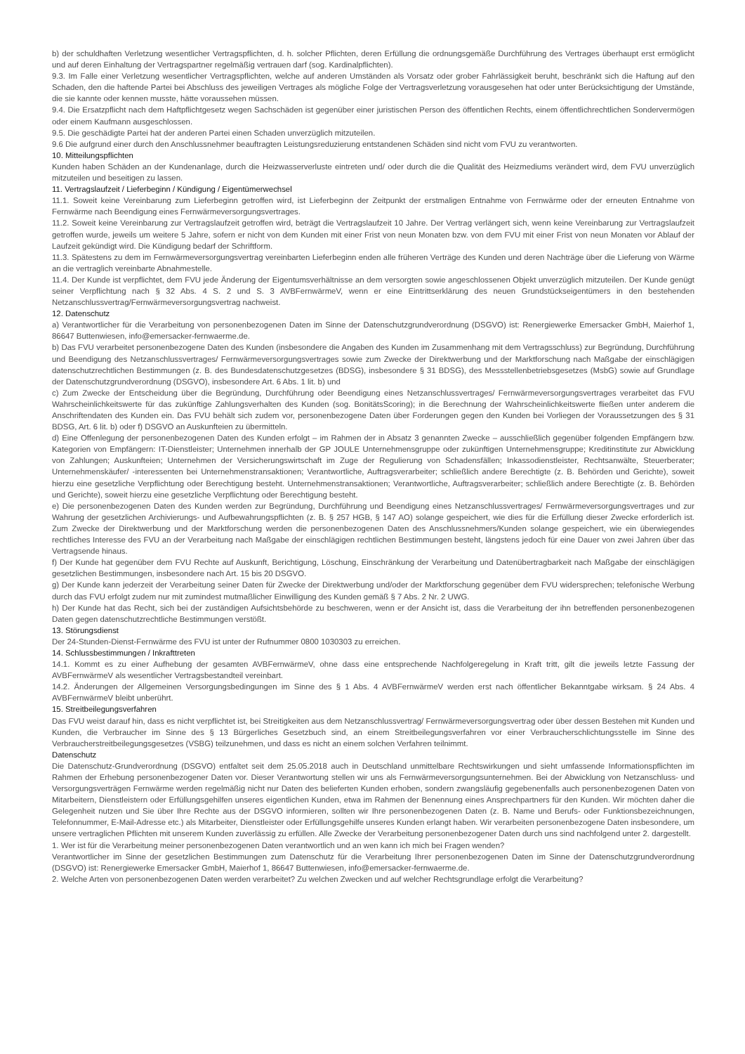b) der schuldhaften Verletzung wesentlicher Vertragspflichten, d. h. solcher Pflichten, deren Erfüllung die ordnungsgemäße Durchführung des Vertrages überhaupt erst ermöglicht und auf deren Einhaltung der Vertragspartner regelmäßig vertrauen darf (sog. Kardinalpflichten).
9.3. Im Falle einer Verletzung wesentlicher Vertragspflichten, welche auf anderen Umständen als Vorsatz oder grober Fahrlässigkeit beruht, beschränkt sich die Haftung auf den Schaden, den die haftende Partei bei Abschluss des jeweiligen Vertrages als mögliche Folge der Vertragsverletzung vorausgesehen hat oder unter Berücksichtigung der Umstände, die sie kannte oder kennen musste, hätte voraussehen müssen.
9.4. Die Ersatzpflicht nach dem Haftpflichtgesetz wegen Sachschäden ist gegenüber einer juristischen Person des öffentlichen Rechts, einem öffentlichrechtlichen Sondervermögen oder einem Kaufmann ausgeschlossen.
9.5. Die geschädigte Partei hat der anderen Partei einen Schaden unverzüglich mitzuteilen.
9.6 Die aufgrund einer durch den Anschlussnehmer beauftragten Leistungsreduzierung entstandenen Schäden sind nicht vom FVU zu verantworten.
10. Mitteilungspflichten
Kunden haben Schäden an der Kundenanlage, durch die Heizwasserverluste eintreten und/ oder durch die die Qualität des Heizmediums verändert wird, dem FVU unverzüglich mitzuteilen und beseitigen zu lassen.
11. Vertragslaufzeit / Lieferbeginn / Kündigung / Eigentümerwechsel
11.1. Soweit keine Vereinbarung zum Lieferbeginn getroffen wird, ist Lieferbeginn der Zeitpunkt der erstmaligen Entnahme von Fernwärme oder der erneuten Entnahme von Fernwärme nach Beendigung eines Fernwärmeversorgungsvertrages.
11.2. Soweit keine Vereinbarung zur Vertragslaufzeit getroffen wird, beträgt die Vertragslaufzeit 10 Jahre. Der Vertrag verlängert sich, wenn keine Vereinbarung zur Vertragslaufzeit getroffen wurde, jeweils um weitere 5 Jahre, sofern er nicht von dem Kunden mit einer Frist von neun Monaten bzw. von dem FVU mit einer Frist von neun Monaten vor Ablauf der Laufzeit gekündigt wird. Die Kündigung bedarf der Schriftform.
11.3. Spätestens zu dem im Fernwärmeversorgungsvertrag vereinbarten Lieferbeginn enden alle früheren Verträge des Kunden und deren Nachträge über die Lieferung von Wärme an die vertraglich vereinbarte Abnahmestelle.
11.4. Der Kunde ist verpflichtet, dem FVU jede Änderung der Eigentumsverhältnisse an dem versorgten sowie angeschlossenen Objekt unverzüglich mitzuteilen. Der Kunde genügt seiner Verpflichtung nach § 32 Abs. 4 S. 2 und S. 3 AVBFernwärmeV, wenn er eine Eintrittserklärung des neuen Grundstückseigentümers in den bestehenden Netzanschlussvertrag/Fernwärmeversorgungsvertrag nachweist.
12. Datenschutz
a) Verantwortlicher für die Verarbeitung von personenbezogenen Daten im Sinne der Datenschutzgrundverordnung (DSGVO) ist: Renergiewerke Emersacker GmbH, Maierhof 1, 86647 Buttenwiesen, info@emersacker-fernwaerme.de.
b) Das FVU verarbeitet personenbezogene Daten des Kunden (insbesondere die Angaben des Kunden im Zusammenhang mit dem Vertragsschluss) zur Begründung, Durchführung und Beendigung des Netzanschlussvertrages/ Fernwärmeversorgungsvertrages sowie zum Zwecke der Direktwerbung und der Marktforschung nach Maßgabe der einschlägigen datenschutzrechtlichen Bestimmungen (z. B. des Bundesdatenschutzgesetzes (BDSG), insbesondere § 31 BDSG), des Messstellenbetriebsgesetzes (MsbG) sowie auf Grundlage der Datenschutzgrundverordnung (DSGVO), insbesondere Art. 6 Abs. 1 lit. b) und
c) Zum Zwecke der Entscheidung über die Begründung, Durchführung oder Beendigung eines Netzanschlussvertrages/ Fernwärmeversorgungsvertrages verarbeitet das FVU Wahrscheinlichkeitswerte für das zukünftige Zahlungsverhalten des Kunden (sog. BonitätsScoring); in die Berechnung der Wahrscheinlichkeitswerte fließen unter anderem die Anschriftendaten des Kunden ein. Das FVU behält sich zudem vor, personenbezogene Daten über Forderungen gegen den Kunden bei Vorliegen der Voraussetzungen des § 31 BDSG, Art. 6 lit. b) oder f) DSGVO an Auskunfteien zu übermitteln.
d) Eine Offenlegung der personenbezogenen Daten des Kunden erfolgt – im Rahmen der in Absatz 3 genannten Zwecke – ausschließlich gegenüber folgenden Empfängern bzw. Kategorien von Empfängern: IT-Dienstleister; Unternehmen innerhalb der GP JOULE Unternehmensgruppe oder zukünftigen Unternehmensgruppe; Kreditinstitute zur Abwicklung von Zahlungen; Auskunfteien; Unternehmen der Versicherungswirtschaft im Zuge der Regulierung von Schadensfällen; Inkassodienstleister, Rechtsanwälte, Steuerberater; Unternehmenskäufer/ -interessenten bei Unternehmenstransaktionen; Verantwortliche, Auftragsverarbeiter; schließlich andere Berechtigte (z. B. Behörden und Gerichte), soweit hierzu eine gesetzliche Verpflichtung oder Berechtigung besteht. Unternehmenstransaktionen; Verantwortliche, Auftragsverarbeiter; schließlich andere Berechtigte (z. B. Behörden und Gerichte), soweit hierzu eine gesetzliche Verpflichtung oder Berechtigung besteht.
e) Die personenbezogenen Daten des Kunden werden zur Begründung, Durchführung und Beendigung eines Netzanschlussvertrages/ Fernwärmeversorgungsvertrages und zur Wahrung der gesetzlichen Archivierungs- und Aufbewahrungspflichten (z. B. § 257 HGB, § 147 AO) solange gespeichert, wie dies für die Erfüllung dieser Zwecke erforderlich ist. Zum Zwecke der Direktwerbung und der Marktforschung werden die personenbezogenen Daten des Anschlussnehmers/Kunden solange gespeichert, wie ein überwiegendes rechtliches Interesse des FVU an der Verarbeitung nach Maßgabe der einschlägigen rechtlichen Bestimmungen besteht, längstens jedoch für eine Dauer von zwei Jahren über das Vertragsende hinaus.
f) Der Kunde hat gegenüber dem FVU Rechte auf Auskunft, Berichtigung, Löschung, Einschränkung der Verarbeitung und Datenübertragbarkeit nach Maßgabe der einschlägigen gesetzlichen Bestimmungen, insbesondere nach Art. 15 bis 20 DSGVO.
g) Der Kunde kann jederzeit der Verarbeitung seiner Daten für Zwecke der Direktwerbung und/oder der Marktforschung gegenüber dem FVU widersprechen; telefonische Werbung durch das FVU erfolgt zudem nur mit zumindest mutmaßlicher Einwilligung des Kunden gemäß § 7 Abs. 2 Nr. 2 UWG.
h) Der Kunde hat das Recht, sich bei der zuständigen Aufsichtsbehörde zu beschweren, wenn er der Ansicht ist, dass die Verarbeitung der ihn betreffenden personenbezogenen Daten gegen datenschutzrechtliche Bestimmungen verstößt.
13. Störungsdienst
Der 24-Stunden-Dienst-Fernwärme des FVU ist unter der Rufnummer 0800 1030303 zu erreichen.
14. Schlussbestimmungen / Inkrafttreten
14.1. Kommt es zu einer Aufhebung der gesamten AVBFernwärmeV, ohne dass eine entsprechende Nachfolgeregelung in Kraft tritt, gilt die jeweils letzte Fassung der AVBFernwärmeV als wesentlicher Vertragsbestandteil vereinbart.
14.2. Änderungen der Allgemeinen Versorgungsbedingungen im Sinne des § 1 Abs. 4 AVBFernwärmeV werden erst nach öffentlicher Bekanntgabe wirksam. § 24 Abs. 4 AVBFernwärmeV bleibt unberührt.
15. Streitbeilegungsverfahren
Das FVU weist darauf hin, dass es nicht verpflichtet ist, bei Streitigkeiten aus dem Netzanschlussvertrag/ Fernwärmeversorgungsvertrag oder über dessen Bestehen mit Kunden und Kunden, die Verbraucher im Sinne des § 13 Bürgerliches Gesetzbuch sind, an einem Streitbeilegungsverfahren vor einer Verbraucherschlichtungsstelle im Sinne des Verbraucherstreitbeilegungsgesetzes (VSBG) teilzunehmen, und dass es nicht an einem solchen Verfahren teilnimmt.
Datenschutz
Die Datenschutz-Grundverordnung (DSGVO) entfaltet seit dem 25.05.2018 auch in Deutschland unmittelbare Rechtswirkungen und sieht umfassende Informationspflichten im Rahmen der Erhebung personenbezogener Daten vor. Dieser Verantwortung stellen wir uns als Fernwärmeversorgungsunternehmen. Bei der Abwicklung von Netzanschluss- und Versorgungsverträgen Fernwärme werden regelmäßig nicht nur Daten des belieferten Kunden erhoben, sondern zwangsläufig gegebenenfalls auch personenbezogenen Daten von Mitarbeitern, Dienstleistern oder Erfüllungsgehilfen unseres eigentlichen Kunden, etwa im Rahmen der Benennung eines Ansprechpartners für den Kunden. Wir möchten daher die Gelegenheit nutzen und Sie über Ihre Rechte aus der DSGVO informieren, sollten wir Ihre personenbezogenen Daten (z. B. Name und Berufs- oder Funktionsbezeichnungen, Telefonnummer, E-Mail-Adresse etc.) als Mitarbeiter, Dienstleister oder Erfüllungsgehilfe unseres Kunden erlangt haben. Wir verarbeiten personenbezogene Daten insbesondere, um unsere vertraglichen Pflichten mit unserem Kunden zuverlässig zu erfüllen. Alle Zwecke der Verarbeitung personenbezogener Daten durch uns sind nachfolgend unter 2. dargestellt.
1. Wer ist für die Verarbeitung meiner personenbezogenen Daten verantwortlich und an wen kann ich mich bei Fragen wenden?
Verantwortlicher im Sinne der gesetzlichen Bestimmungen zum Datenschutz für die Verarbeitung Ihrer personenbezogenen Daten im Sinne der Datenschutzgrundverordnung (DSGVO) ist: Renergiewerke Emersacker GmbH, Maierhof 1, 86647 Buttenwiesen, info@emersacker-fernwaerme.de.
2. Welche Arten von personenbezogenen Daten werden verarbeitet? Zu welchen Zwecken und auf welcher Rechtsgrundlage erfolgt die Verarbeitung?